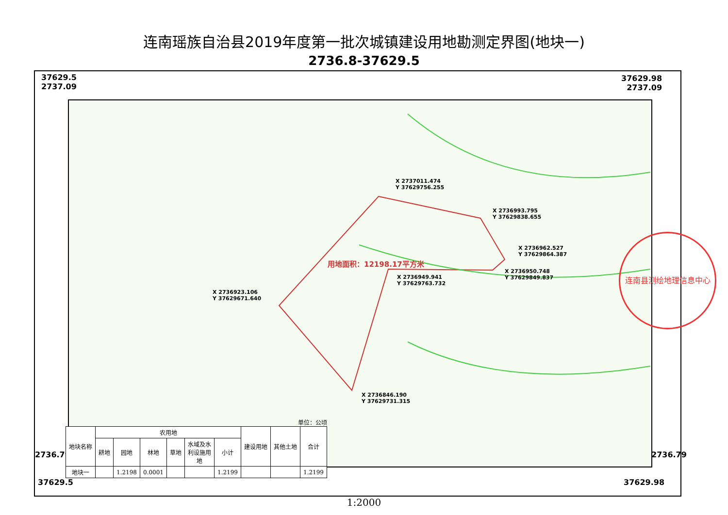连南瑶族自治县2019年度第一批次城镇建设用地勘测定界图(地块一)
2736.8-37629.5
37629.5
2737.09
37629.98
2737.09
2736.79 2736.79
37629.5 37629.98
X 2737011.474
Y 37629756.255
X 2736993.795
Y 37629838.655
X 2736962.527
Y 37629864.387
X 2736950.748
Y 37629849.837
X 2736949.941
Y 37629763.732
X 2736923.106
Y 37629671.640
X 2736846.190
Y 37629731.315
用地面积：12198.17平方米
连南县测绘地理信息中心
单位：公顷
| 地块名称 | 农用地 | | | | | | 建设用地 | 其他土地 | 合计 |
| --- | --- | --- | --- | --- | --- | --- | --- | --- | --- |
| | 耕地 | 园地 | 林地 | 草地 | 水域及水 利设施用 地 | 小计 | | | |
| 地块一 | | 1.2198 | 0.0001 | | | 1.2199 | | | 1.2199 |
1:2000